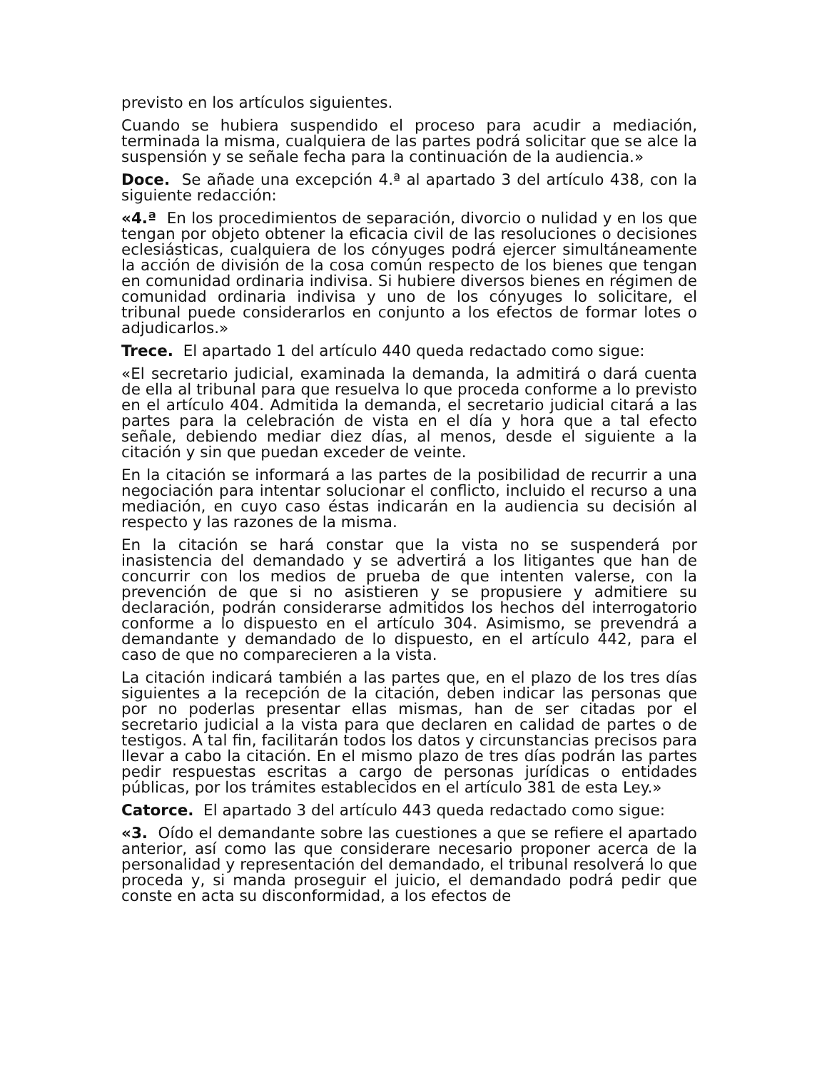previsto en los artículos siguientes.
Cuando se hubiera suspendido el proceso para acudir a mediación, terminada la misma, cualquiera de las partes podrá solicitar que se alce la suspensión y se señale fecha para la continuación de la audiencia.»
Doce. Se añade una excepción 4.ª al apartado 3 del artículo 438, con la siguiente redacción:
«4.ª En los procedimientos de separación, divorcio o nulidad y en los que tengan por objeto obtener la eficacia civil de las resoluciones o decisiones eclesiásticas, cualquiera de los cónyuges podrá ejercer simultáneamente la acción de división de la cosa común respecto de los bienes que tengan en comunidad ordinaria indivisa. Si hubiere diversos bienes en régimen de comunidad ordinaria indivisa y uno de los cónyuges lo solicitare, el tribunal puede considerarlos en conjunto a los efectos de formar lotes o adjudicarlos.»
Trece. El apartado 1 del artículo 440 queda redactado como sigue:
«El secretario judicial, examinada la demanda, la admitirá o dará cuenta de ella al tribunal para que resuelva lo que proceda conforme a lo previsto en el artículo 404. Admitida la demanda, el secretario judicial citará a las partes para la celebración de vista en el día y hora que a tal efecto señale, debiendo mediar diez días, al menos, desde el siguiente a la citación y sin que puedan exceder de veinte.
En la citación se informará a las partes de la posibilidad de recurrir a una negociación para intentar solucionar el conflicto, incluido el recurso a una mediación, en cuyo caso éstas indicarán en la audiencia su decisión al respecto y las razones de la misma.
En la citación se hará constar que la vista no se suspenderá por inasistencia del demandado y se advertirá a los litigantes que han de concurrir con los medios de prueba de que intenten valerse, con la prevención de que si no asistieren y se propusiere y admitiere su declaración, podrán considerarse admitidos los hechos del interrogatorio conforme a lo dispuesto en el artículo 304. Asimismo, se prevendrá a demandante y demandado de lo dispuesto, en el artículo 442, para el caso de que no comparecieren a la vista.
La citación indicará también a las partes que, en el plazo de los tres días siguientes a la recepción de la citación, deben indicar las personas que por no poderlas presentar ellas mismas, han de ser citadas por el secretario judicial a la vista para que declaren en calidad de partes o de testigos. A tal fin, facilitarán todos los datos y circunstancias precisos para llevar a cabo la citación. En el mismo plazo de tres días podrán las partes pedir respuestas escritas a cargo de personas jurídicas o entidades públicas, por los trámites establecidos en el artículo 381 de esta Ley.»
Catorce. El apartado 3 del artículo 443 queda redactado como sigue:
«3. Oído el demandante sobre las cuestiones a que se refiere el apartado anterior, así como las que considerare necesario proponer acerca de la personalidad y representación del demandado, el tribunal resolverá lo que proceda y, si manda proseguir el juicio, el demandado podrá pedir que conste en acta su disconformidad, a los efectos de